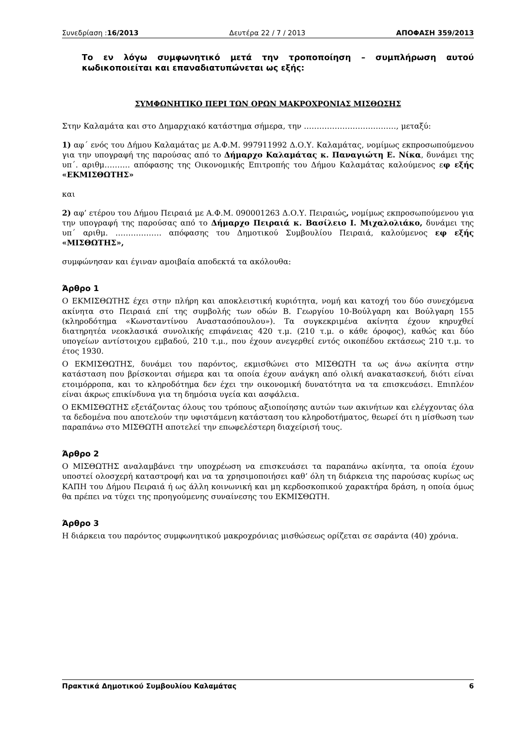Συνεδρίαση :16/2013 Δευτέρα 22 / 7 / 2013 ΑΠΟΦΑΣΗ 359/2013
Το εν λόγω συμφωνητικό μετά την τροποποίηση – συμπλήρωση αυτού κωδικοποιείται και επαναδιατυπώνεται ως εξής:
ΣΥΜΦΩΝΗΤΙΚΟ ΠΕΡΙ ΤΩΝ ΟΡΩΝ ΜΑΚΡΟΧΡΟΝΙΑΣ ΜΙΣΘΩΣΗΣ
Στην Καλαμάτα και στο Δημαρχιακό κατάστημα σήμερα, την ………………………………, μεταξύ:
1) αφ΄ ενός του Δήμου Καλαμάτας με Α.Φ.Μ. 997911992 Δ.Ο.Υ. Καλαμάτας, νομίμως εκπροσωπούμενου για την υπογραφή της παρούσας από το Δήμαρχο Καλαμάτας κ. Παναγιώτη Ε. Νίκα, δυνάμει της υπ΄. αριθμ………. απόφασης της Οικονομικής Επιτροπής του Δήμου Καλαμάτας καλούμενος εφ εξής «ΕΚΜΙΣΘΩΤΗΣ»
και
2) αφ’ ετέρου του Δήμου Πειραιά με Α.Φ.Μ. 090001263 Δ.Ο.Υ. Πειραιώς, νομίμως εκπροσωπούμενου για την υπογραφή της παρούσας από το Δήμαρχο Πειραιά κ. Βασίλειο Ι. Μιχαλολιάκο, δυνάμει της υπ΄ αριθμ. ……………… απόφασης του Δημοτικού Συμβουλίου Πειραιά, καλούμενος εφ εξής «ΜΙΣΘΩΤΗΣ»,
συμφώνησαν και έγιναν αμοιβαία αποδεκτά τα ακόλουθα:
Άρθρο 1
Ο ΕΚΜΙΣΘΩΤΗΣ έχει στην πλήρη και αποκλειστική κυριότητα, νομή και κατοχή του δύο συνεχόμενα ακίνητα στο Πειραιά επί της συμβολής των οδών Β. Γεωργίου 10-Βούλγαρη και Βούλγαρη 155 (κληροδότημα «Κωνσταντίνου Αναστασόπουλου»). Τα συγκεκριμένα ακίνητα έχουν κηρυχθεί διατηρητέα νεοκλασικά συνολικής επιφάνειας 420 τ.μ. (210 τ.μ. ο κάθε όροφος), καθώς και δύο υπογείων αντίστοιχου εμβαδού, 210 τ.μ., που έχουν ανεγερθεί εντός οικοπέδου εκτάσεως 210 τ.μ. το έτος 1930.
Ο ΕΚΜΙΣΘΩΤΗΣ, δυνάμει του παρόντος, εκμισθώνει στο ΜΙΣΘΩΤΗ τα ως άνω ακίνητα στην κατάσταση που βρίσκονται σήμερα και τα οποία έχουν ανάγκη από ολική ανακατασκευή, διότι είναι ετοιμόρροπα, και το κληροδότημα δεν έχει την οικονομική δυνατότητα να τα επισκευάσει. Επιπλέον είναι άκρως επικίνδυνα για τη δημόσια υγεία και ασφάλεια.
Ο ΕΚΜΙΣΘΩΤΗΣ εξετάζοντας όλους του τρόπους αξιοποίησης αυτών των ακινήτων και ελέγχοντας όλα τα δεδομένα που αποτελούν την υφιστάμενη κατάσταση του κληροδοτήματος, θεωρεί ότι η μίσθωση των παραπάνω στο ΜΙΣΘΩΤΗ αποτελεί την επωφελέστερη διαχείρισή τους.
Άρθρο 2
Ο ΜΙΣΘΩΤΗΣ αναλαμβάνει την υποχρέωση να επισκευάσει τα παραπάνω ακίνητα, τα οποία έχουν υποστεί ολοσχερή καταστροφή και να τα χρησιμοποιήσει καθ’ όλη τη διάρκεια της παρούσας κυρίως ως ΚΑΠΗ του Δήμου Πειραιά ή ως άλλη κοινωνική και μη κερδοσκοπικού χαρακτήρα δράση, η οποία όμως θα πρέπει να τύχει της προηγούμενης συναίνεσης του ΕΚΜΙΣΘΩΤΗ.
Άρθρο 3
Η διάρκεια του παρόντος συμφωνητικού μακροχρόνιας μισθώσεως ορίζεται σε σαράντα (40) χρόνια.
Πρακτικά Δημοτικού Συμβουλίου Καλαμάτας 6